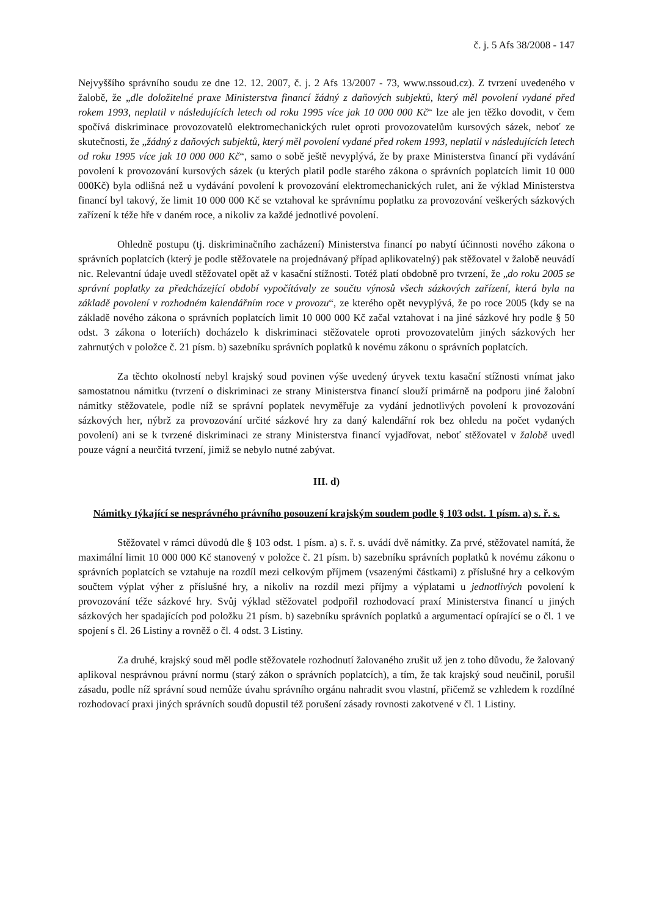č. j. 5 Afs 38/2008 - 147
Nejvyššího správního soudu ze dne 12. 12. 2007, č. j. 2 Afs 13/2007 - 73, www.nssoud.cz). Z tvrzení uvedeného v žalobě, že „dle doložitelné praxe Ministerstva financí žádný z daňových subjektů, který měl povolení vydané před rokem 1993, neplatil v následujících letech od roku 1995 více jak 10 000 000 Kč“ lze ale jen těžko dovodit, v čem spočívá diskriminace provozovatelů elektromechanických rulet oproti provozovatelům kursových sázek, neboť ze skutečnosti, že „žádný z daňových subjektů, který měl povolení vydané před rokem 1993, neplatil v následujících letech od roku 1995 více jak 10 000 000 Kč“, samo o sobě ještě nevyplývá, že by praxe Ministerstva financí při vydávání povolení k provozování kursových sázek (u kterých platil podle starého zákona o správních poplatcích limit 10 000 000Kč) byla odlišná než u vydávání povolení k provozování elektromechanických rulet, ani že výklad Ministerstva financí byl takový, že limit 10 000 000 Kč se vztahoval ke správnímu poplatku za provozování veškerých sázkových zařízení k téže hře v daném roce, a nikoliv za každé jednotlivé povolení.
Ohledně postupu (tj. diskriminačního zacházení) Ministerstva financí po nabytí účinnosti nového zákona o správních poplatcích (který je podle stěžovatele na projednávaný případ aplikovatelný) pak stěžovatel v žalobě neuvádí nic. Relevantní údaje uvedl stěžovatel opět až v kasační stížnosti. Totéž platí obdobně pro tvrzení, že „do roku 2005 se správní poplatky za předcházející období vypočítávaly ze součtu výnosů všech sázkových zařízení, která byla na základě povolení v rozhodném kalendářním roce v provozu“, ze kterého opět nevyplývá, že po roce 2005 (kdy se na základě nového zákona o správních poplatcích limit 10 000 000 Kč začal vztahovat i na jiné sázkové hry podle § 50 odst. 3 zákona o loteriích) docházelo k diskriminaci stěžovatele oproti provozovatelům jiných sázkových her zahrnutých v položce č. 21 písm. b) sazebníku správních poplatků k novému zákonu o správních poplatcích.
Za těchto okolností nebyl krajský soud povinen výše uvedený úryvek textu kasační stížnosti vnímat jako samostatnou námitku (tvrzení o diskriminaci ze strany Ministerstva financí slouží primárně na podporu jiné žalobní námitky stěžovatele, podle níž se správní poplatek nevyměřuje za vydání jednotlivých povolení k provozování sázkových her, nýbrž za provozování určité sázkové hry za daný kalendářní rok bez ohledu na počet vydaných povolení) ani se k tvrzené diskriminaci ze strany Ministerstva financí vyjadřovat, neboť stěžovatel v žalobě uvedl pouze vágní a neurčitá tvrzení, jimiž se nebylo nutné zabývat.
III. d)
Námitky týkající se nesprávného právního posouzení krajským soudem podle § 103 odst. 1 písm. a) s. ř. s.
Stěžovatel v rámci důvodů dle § 103 odst. 1 písm. a) s. ř. s. uvádí dvě námitky. Za prvé, stěžovatel namítá, že maximální limit 10 000 000 Kč stanovený v položce č. 21 písm. b) sazebníku správních poplatků k novému zákonu o správních poplatcích se vztahuje na rozdíl mezi celkovým příjmem (vsazenými částkami) z příslušné hry a celkovým součtem výplat výher z příslušné hry, a nikoliv na rozdíl mezi příjmy a výplatami u jednotlivých povolení k provozování téže sázkové hry. Svůj výklad stěžovatel podpořil rozhodovací praxí Ministerstva financí u jiných sázkových her spadajících pod položku 21 písm. b) sazebníku správních poplatků a argumentací opírající se o čl. 1 ve spojení s čl. 26 Listiny a rovněž o čl. 4 odst. 3 Listiny.
Za druhé, krajský soud měl podle stěžovatele rozhodnutí žalovaného zrušit už jen z toho důvodu, že žalovaný aplikoval nesprávnou právní normu (starý zákon o správních poplatcích), a tím, že tak krajský soud neučinil, porušil zásadu, podle níž správní soud nemůže úvahu správního orgánu nahradit svou vlastní, přičemž se vzhledem k rozdílné rozhodovací praxi jiných správních soudů dopustil též porušení zásady rovnosti zakotvené v čl. 1 Listiny.